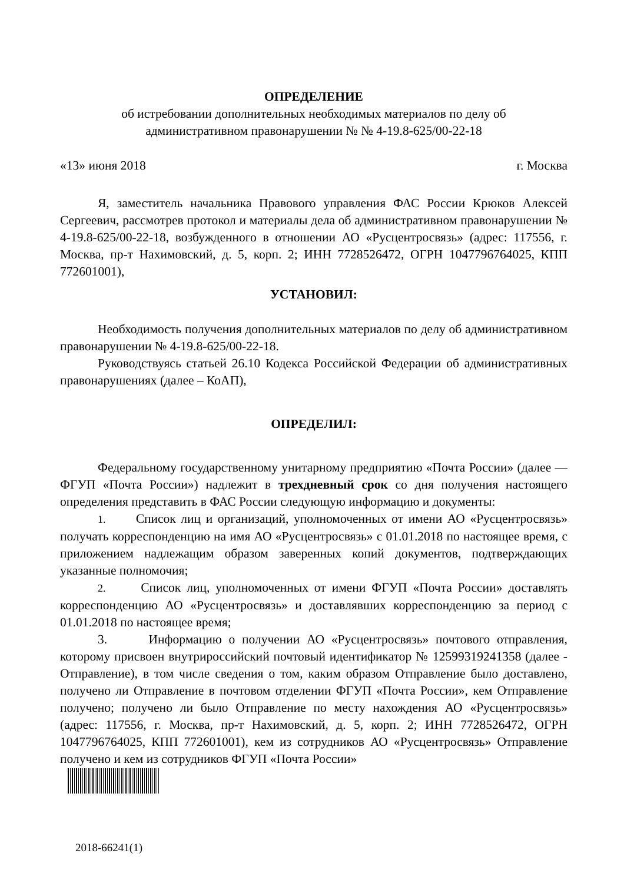ОПРЕДЕЛЕНИЕ
об истребовании дополнительных необходимых материалов по делу об
административном правонарушении № № 4-19.8-625/00-22-18
«13» июня 2018 г. Москва
Я, заместитель начальника Правового управления ФАС России Крюков Алексей Сергеевич, рассмотрев протокол и материалы дела об административном правонарушении № 4-19.8-625/00-22-18, возбужденного в отношении АО «Русцентросвязь» (адрес: 117556, г. Москва, пр-т Нахимовский, д. 5, корп. 2; ИНН 7728526472, ОГРН 1047796764025, КПП 772601001),
УСТАНОВИЛ:
Необходимость получения дополнительных материалов по делу об административном правонарушении № 4-19.8-625/00-22-18.
Руководствуясь статьей 26.10 Кодекса Российской Федерации об административных правонарушениях (далее – КоАП),
ОПРЕДЕЛИЛ:
Федеральному государственному унитарному предприятию «Почта России» (далее — ФГУП «Почта России») надлежит в трехдневный срок со дня получения настоящего определения представить в ФАС России следующую информацию и документы:
1. Список лиц и организаций, уполномоченных от имени АО «Русцентросвязь» получать корреспонденцию на имя АО «Русцентросвязь» с 01.01.2018 по настоящее время, с приложением надлежащим образом заверенных копий документов, подтверждающих указанные полномочия;
2. Список лиц, уполномоченных от имени ФГУП «Почта России» доставлять корреспонденцию АО «Русцентросвязь» и доставлявших корреспонденцию за период с 01.01.2018 по настоящее время;
3. Информацию о получении АО «Русцентросвязь» почтового отправления, которому присвоен внутрироссийский почтовый идентификатор № 12599319241358 (далее - Отправление), в том числе сведения о том, каким образом Отправление было доставлено, получено ли Отправление в почтовом отделении ФГУП «Почта России», кем Отправление получено; получено ли было Отправление по месту нахождения АО «Русцентросвязь» (адрес: 117556, г. Москва, пр-т Нахимовский, д. 5, корп. 2; ИНН 7728526472, ОГРН 1047796764025, КПП 772601001), кем из сотрудников АО «Русцентросвязь» Отправление получено и кем из сотрудников ФГУП «Почта России»
2018-66241(1)